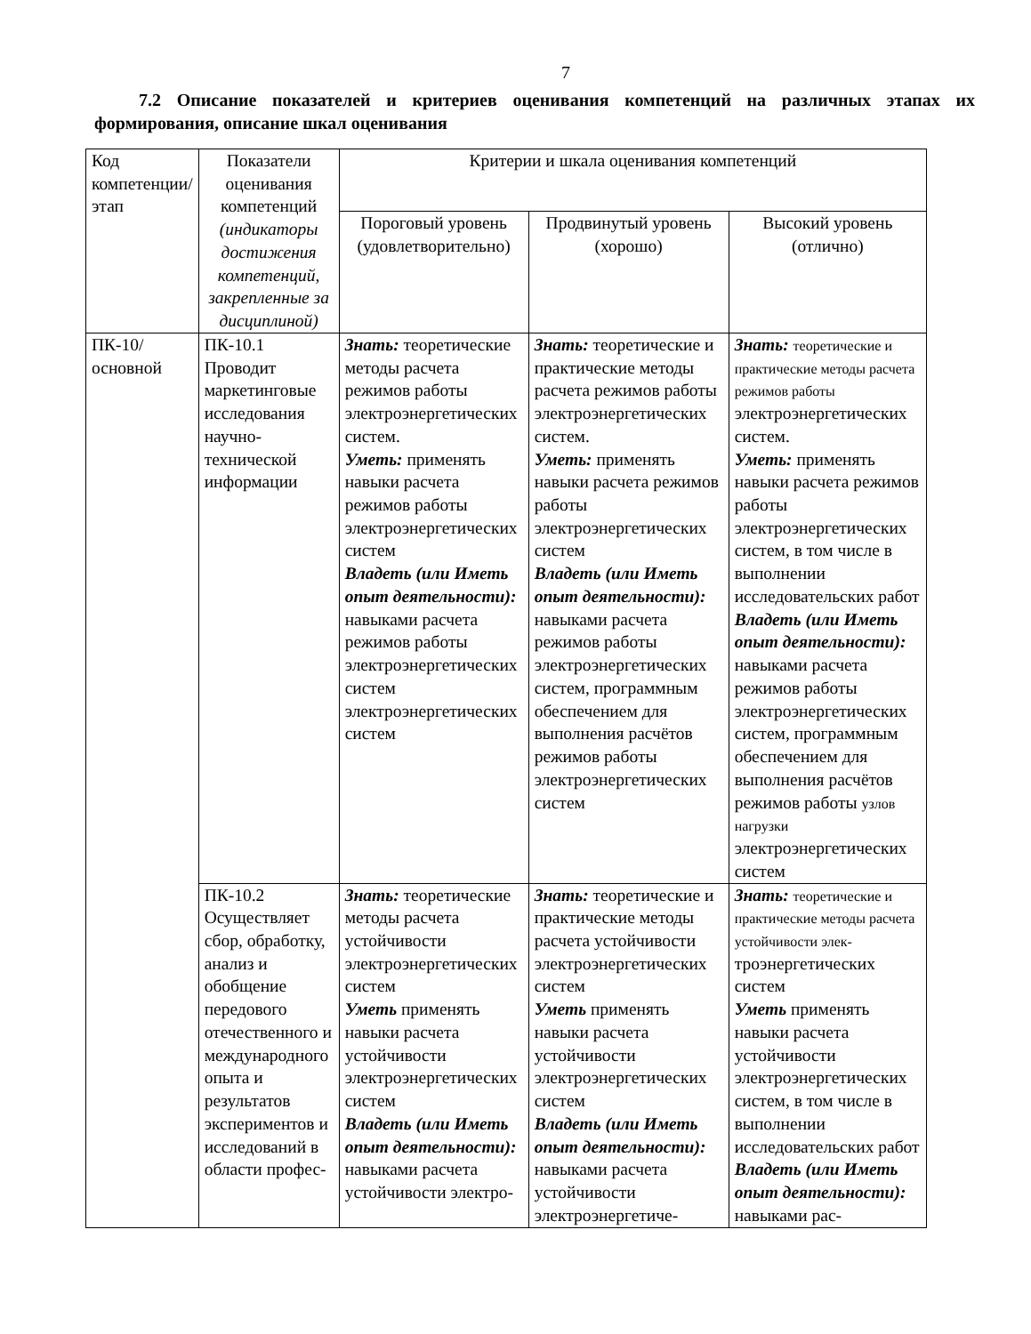7
7.2 Описание показателей и критериев оценивания компетенций на различных этапах их формирования, описание шкал оценивания
| Код компетенции/этап | Показатели оценивания компетенций (индикаторы достижения компетенций, закрепленные за дисциплиной) | Критерии и шкала оценивания компетенций | | |
| --- | --- | --- | --- | --- |
| | | Пороговый уровень (удовлетворительно) | Продвинутый уровень (хорошо) | Высокий уровень (отлично) |
| ПК-10/ основной | ПК-10.1 Проводит маркетинговые исследования научно-технической информации | Знать: теоретические методы расчета режимов работы электроэнергетических систем. Уметь: применять навыки расчета режимов работы электроэнергетических систем Владеть (или Иметь опыт деятельности): навыками расчета режимов работы электроэнергетических систем электроэнергетических систем | Знать: теоретические и практические методы расчета режимов работы электроэнергетических систем. Уметь: применять навыки расчета режимов работы электроэнергетических систем Владеть (или Иметь опыт деятельности): навыками расчета режимов работы электроэнергетических систем, программным обеспечением для выполнения расчётов режимов работы электроэнергетических систем | Знать: теоретические и практические методы расчета режимов работы электроэнергетических систем. Уметь: применять навыки расчета режимов работы электроэнергетических систем, в том числе в выполнении исследовательских работ Владеть (или Иметь опыт деятельности): навыками расчета режимов работы электроэнергетических систем, программным обеспечением для выполнения расчётов режимов работы узлов нагрузки электроэнергетических систем |
| | ПК-10.2 Осуществляет сбор, обработку, анализ и обобщение передового отечественного и международного опыта и результатов экспериментов и исследований в области профес- | Знать: теоретические методы расчета устойчивости электроэнергетических систем Уметь применять навыки расчета устойчивости электроэнергетических систем Владеть (или Иметь опыт деятельности): навыками расчета устойчивости электро- | Знать: теоретические и практические методы расчета устойчивости электроэнергетических систем Уметь применять навыки расчета устойчивости электроэнергетических систем Владеть (или Иметь опыт деятельности): навыками расчета устойчивости электроэнергетиче- | Знать: теоретические и практические методы расчета устойчивости элек- троэнергетических систем Уметь применять навыки расчета устойчивости электроэнергетических систем, в том числе в выполнении исследовательских работ Владеть (или Иметь опыт деятельности): навыками рас- |